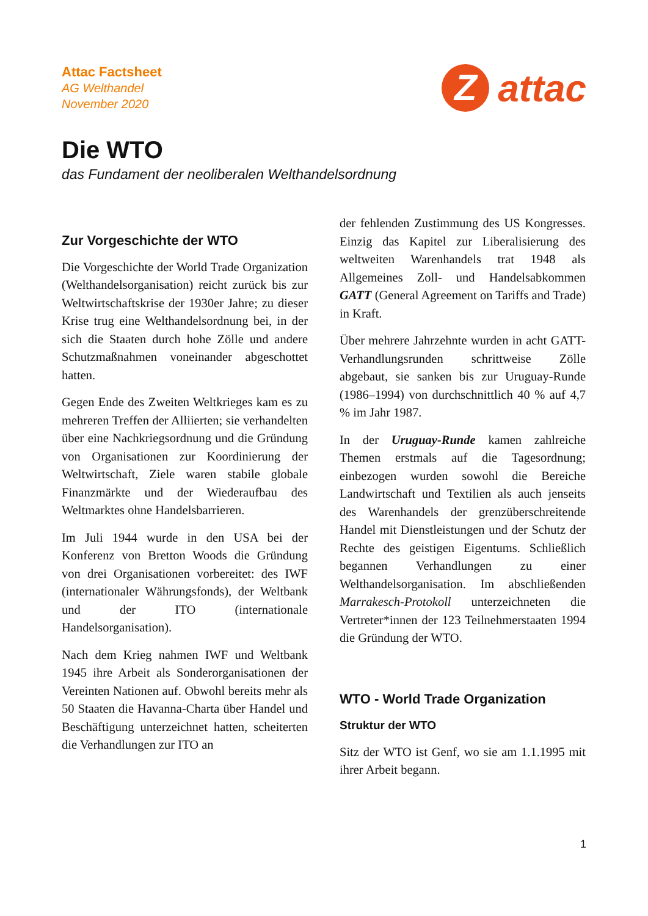Attac Factsheet
AG Welthandel
November 2020
Z
attac
Die WTO
das Fundament der neoliberalen Welthandelsordnung
Zur Vorgeschichte der WTO
Die Vorgeschichte der World Trade Organization (Welthandelsorganisation) reicht zurück bis zur Weltwirtschaftskrise der 1930er Jahre; zu dieser Krise trug eine Welthandelsordnung bei, in der sich die Staaten durch hohe Zölle und andere Schutzmaßnahmen voneinander abgeschottet hatten.
Gegen Ende des Zweiten Weltkrieges kam es zu mehreren Treffen der Alliierten; sie verhandelten über eine Nachkriegsordnung und die Gründung von Organisationen zur Koordinierung der Weltwirtschaft, Ziele waren stabile globale Finanzmärkte und der Wiederaufbau des Weltmarktes ohne Handelsbarrieren.
Im Juli 1944 wurde in den USA bei der Konferenz von Bretton Woods die Gründung von drei Organisationen vorbereitet: des IWF (internationaler Währungsfonds), der Weltbank und der ITO (internationale Handelsorganisation).
Nach dem Krieg nahmen IWF und Weltbank 1945 ihre Arbeit als Sonderorganisationen der Vereinten Nationen auf. Obwohl bereits mehr als 50 Staaten die Havanna-Charta über Handel und Beschäftigung unterzeichnet hatten, scheiterten die Verhandlungen zur ITO an
der fehlenden Zustimmung des US Kongresses. Einzig das Kapitel zur Liberalisierung des weltweiten Warenhandels trat 1948 als Allgemeines Zoll- und Handelsabkommen GATT (General Agreement on Tariffs and Trade) in Kraft.
Über mehrere Jahrzehnte wurden in acht GATT-Verhandlungsrunden schrittweise Zölle abgebaut, sie sanken bis zur Uruguay-Runde (1986–1994) von durchschnittlich 40 % auf 4,7 % im Jahr 1987.
In der Uruguay-Runde kamen zahlreiche Themen erstmals auf die Tagesordnung; einbezogen wurden sowohl die Bereiche Landwirtschaft und Textilien als auch jenseits des Warenhandels der grenzüberschreitende Handel mit Dienstleistungen und der Schutz der Rechte des geistigen Eigentums. Schließlich begannen Verhandlungen zu einer Welthandelsorganisation. Im abschließenden Marrakesch-Protokoll unterzeichneten die Vertreter*innen der 123 Teilnehmerstaaten 1994 die Gründung der WTO.
WTO - World Trade Organization
Struktur der WTO
Sitz der WTO ist Genf, wo sie am 1.1.1995 mit ihrer Arbeit begann.
1